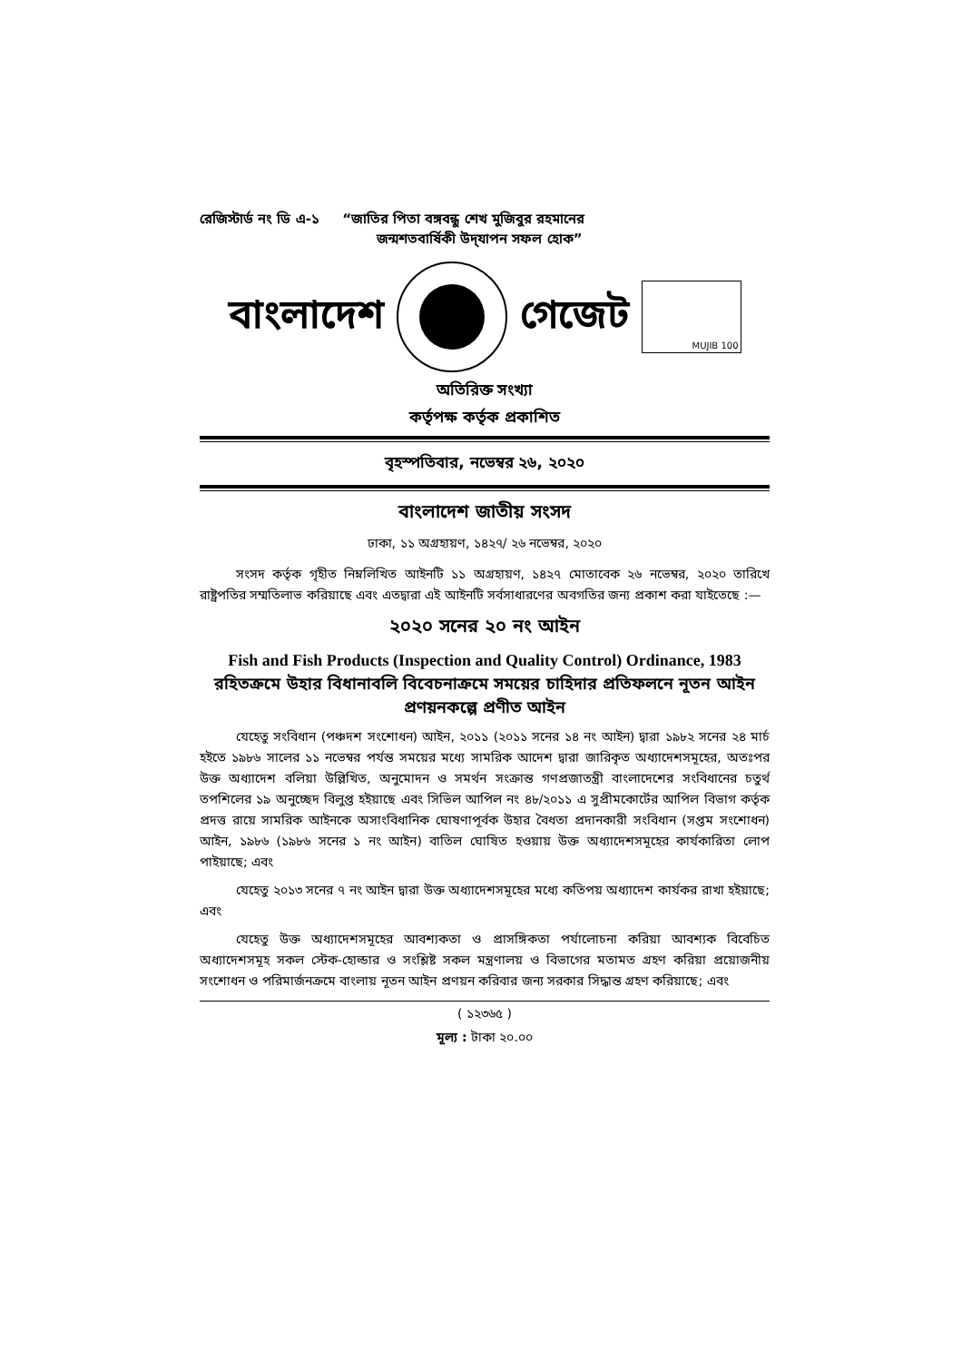রেজিস্টার্ড নং ডি এ-১ “জাতির পিতা বঙ্গবন্ধু শেখ মুজিবুর রহমানের
জন্মশতবার্ষিকী উদ্‌যাপন সফল হোক”
বাংলাদেশ গেজেট
MUJIB 100
অতিরিক্ত সংখ্যা
কর্তৃপক্ষ কর্তৃক প্রকাশিত
বৃহস্পতিবার, নভেম্বর ২৬, ২০২০
বাংলাদেশ জাতীয় সংসদ
ঢাকা, ১১ অগ্রহায়ণ, ১৪২৭/ ২৬ নভেম্বর, ২০২০
সংসদ কর্তৃক গৃহীত নিম্নলিখিত আইনটি ১১ অগ্রহায়ণ, ১৪২৭ মোতাবেক ২৬ নভেম্বর, ২০২০ তারিখে রাষ্ট্রপতির সম্মতিলাভ করিয়াছে এবং এতদ্বারা এই আইনটি সর্বসাধারণের অবগতির জন্য প্রকাশ করা যাইতেছে :—
২০২০ সনের ২০ নং আইন
Fish and Fish Products (Inspection and Quality Control) Ordinance, 1983 রহিতক্রমে উহার বিধানাবলি বিবেচনাক্রমে সময়ের চাহিদার প্রতিফলনে নূতন আইন প্রণয়নকল্পে প্রণীত আইন
যেহেতু সংবিধান (পঞ্চদশ সংশোধন) আইন, ২০১১ (২০১১ সনের ১৪ নং আইন) দ্বারা ১৯৮২ সনের ২৪ মার্চ হইতে ১৯৮৬ সালের ১১ নভেম্বর পর্যন্ত সময়ের মধ্যে সামরিক আদেশ দ্বারা জারিকৃত অধ্যাদেশসমূহের, অতঃপর উক্ত অধ্যাদেশ বলিয়া উল্লিখিত, অনুমোদন ও সমর্থন সংক্রান্ত গণপ্রজাতন্ত্রী বাংলাদেশের সংবিধানের চতুর্থ তপশিলের ১৯ অনুচ্ছেদ বিলুপ্ত হইয়াছে এবং সিভিল আপিল নং ৪৮/২০১১ এ সুপ্রীমকোর্টের আপিল বিভাগ কর্তৃক প্রদত্ত রায়ে সামরিক আইনকে অসাংবিধানিক ঘোষণাপূর্বক উহার বৈধতা প্রদানকারী সংবিধান (সপ্তম সংশোধন) আইন, ১৯৮৬ (১৯৮৬ সনের ১ নং আইন) বাতিল ঘোষিত হওয়ায় উক্ত অধ্যাদেশসমূহের কার্যকারিতা লোপ পাইয়াছে; এবং
যেহেতু ২০১৩ সনের ৭ নং আইন দ্বারা উক্ত অধ্যাদেশসমূহের মধ্যে কতিপয় অধ্যাদেশ কার্যকর রাখা হইয়াছে; এবং
যেহেতু উক্ত অধ্যাদেশসমূহের আবশ্যকতা ও প্রাসঙ্গিকতা পর্যালোচনা করিয়া আবশ্যক বিবেচিত অধ্যাদেশসমূহ সকল স্টেক-হোল্ডার ও সংশ্লিষ্ট সকল মন্ত্রণালয় ও বিভাগের মতামত গ্রহণ করিয়া প্রয়োজনীয় সংশোধন ও পরিমার্জনক্রমে বাংলায় নূতন আইন প্রণয়ন করিবার জন্য সরকার সিদ্ধান্ত গ্রহণ করিয়াছে; এবং
( ১২৩৬৫ )
মূল্য : টাকা ২০.০০